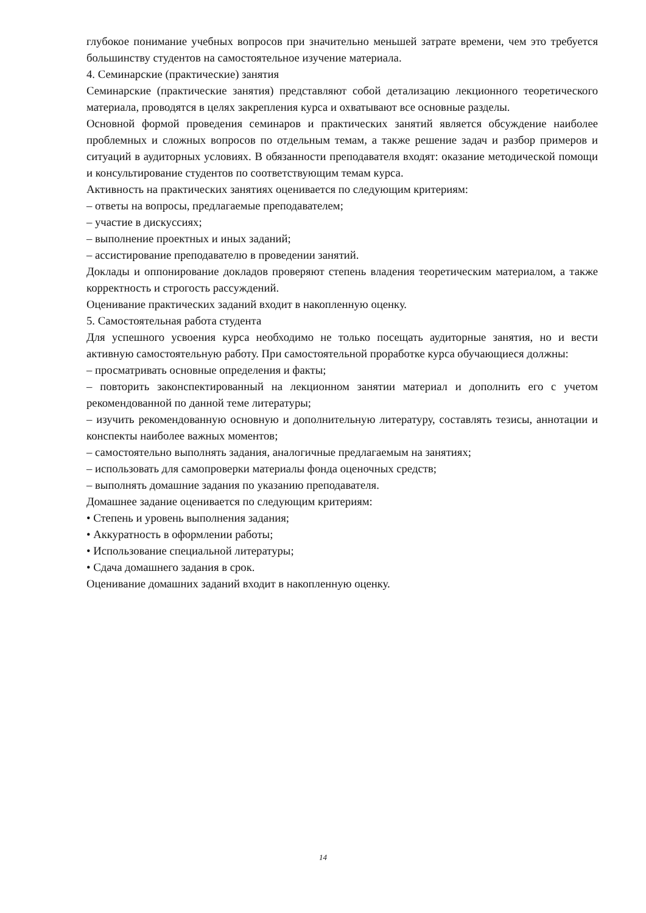глубокое понимание учебных вопросов при значительно меньшей затрате времени, чем это требуется большинству студентов на самостоятельное изучение материала.
4. Семинарские (практические) занятия
Семинарские (практические занятия) представляют собой детализацию лекционного теоретического материала, проводятся в целях закрепления курса и охватывают все основные разделы.
Основной формой проведения семинаров и практических занятий является обсуждение наиболее проблемных и сложных вопросов по отдельным темам, а также решение задач и разбор примеров и ситуаций в аудиторных условиях. В обязанности преподавателя входят: оказание методической помощи и консультирование студентов по соответствующим темам курса.
Активность на практических занятиях оценивается по следующим критериям:
– ответы на вопросы, предлагаемые преподавателем;
– участие в дискуссиях;
– выполнение проектных и иных заданий;
– ассистирование преподавателю в проведении занятий.
Доклады и оппонирование докладов проверяют степень владения теоретическим материалом, а также корректность и строгость рассуждений.
Оценивание практических заданий входит в накопленную оценку.
5. Самостоятельная работа студента
Для успешного усвоения курса необходимо не только посещать аудиторные занятия, но и вести активную самостоятельную работу. При самостоятельной проработке курса обучающиеся должны:
– просматривать основные определения и факты;
– повторить законспектированный на лекционном занятии материал и дополнить его с учетом рекомендованной по данной теме литературы;
– изучить рекомендованную основную и дополнительную литературу, составлять тезисы, аннотации и конспекты наиболее важных моментов;
– самостоятельно выполнять задания, аналогичные предлагаемым на занятиях;
– использовать для самопроверки материалы фонда оценочных средств;
– выполнять домашние задания по указанию преподавателя.
Домашнее задание оценивается по следующим критериям:
• Степень и уровень выполнения задания;
• Аккуратность в оформлении работы;
• Использование специальной литературы;
• Сдача домашнего задания в срок.
Оценивание домашних заданий входит в накопленную оценку.
14